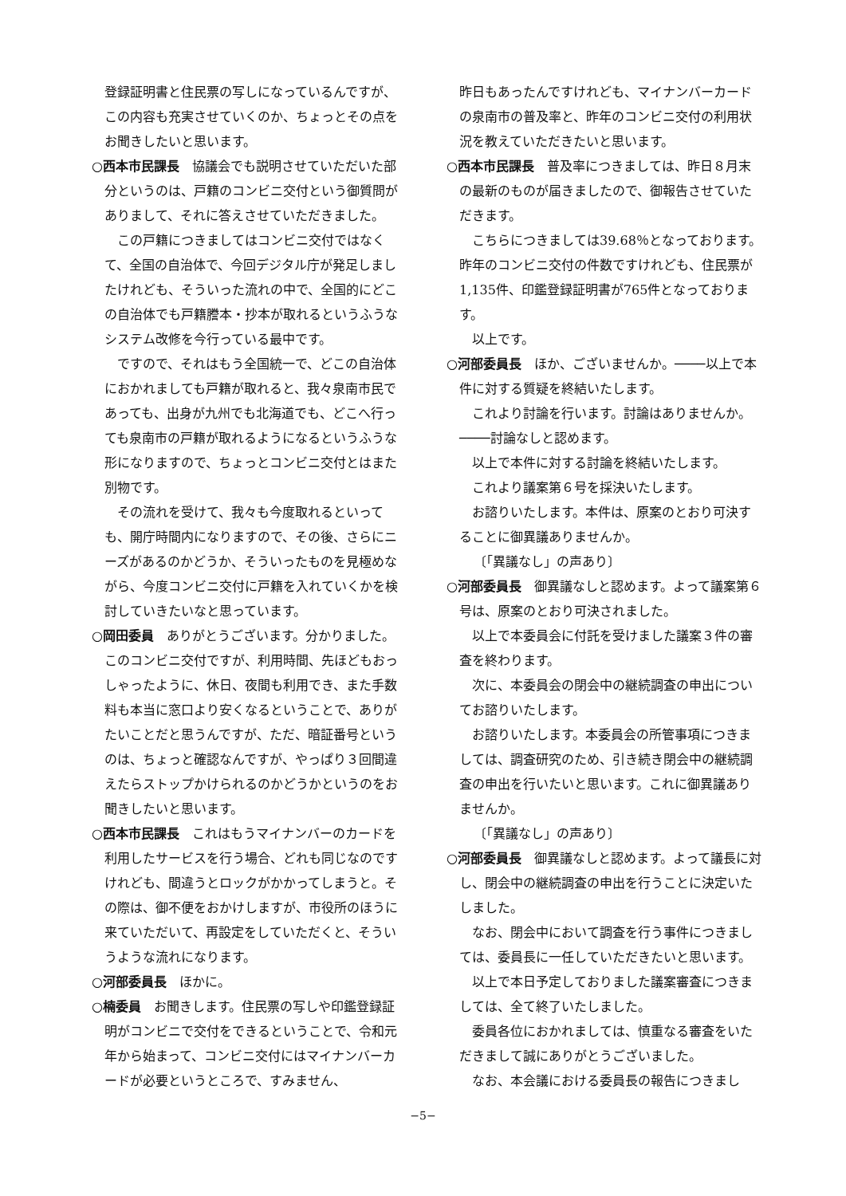登録証明書と住民票の写しになっているんですが、この内容も充実させていくのか、ちょっとその点をお聞きしたいと思います。
○西本市民課長　協議会でも説明させていただいた部分というのは、戸籍のコンビニ交付という御質問がありまして、それに答えさせていただきました。
この戸籍につきましてはコンビニ交付ではなくて、全国の自治体で、今回デジタル庁が発足しましたけれども、そういった流れの中で、全国的にどこの自治体でも戸籍謄本・抄本が取れるというふうなシステム改修を今行っている最中です。
ですので、それはもう全国統一で、どこの自治体におかれましても戸籍が取れると、我々泉南市民であっても、出身が九州でも北海道でも、どこへ行っても泉南市の戸籍が取れるようになるというふうな形になりますので、ちょっとコンビニ交付とはまた別物です。
その流れを受けて、我々も今度取れるといっても、開庁時間内になりますので、その後、さらにニーズがあるのかどうか、そういったものを見極めながら、今度コンビニ交付に戸籍を入れていくかを検討していきたいなと思っています。
○岡田委員　ありがとうございます。分かりました。このコンビニ交付ですが、利用時間、先ほどもおっしゃったように、休日、夜間も利用でき、また手数料も本当に窓口より安くなるということで、ありがたいことだと思うんですが、ただ、暗証番号というのは、ちょっと確認なんですが、やっぱり３回間違えたらストップかけられるのかどうかというのをお聞きしたいと思います。
○西本市民課長　これはもうマイナンバーのカードを利用したサービスを行う場合、どれも同じなのですけれども、間違うとロックがかかってしまうと。その際は、御不便をおかけしますが、市役所のほうに来ていただいて、再設定をしていただくと、そういうような流れになります。
○河部委員長　ほかに。
○楠委員　お聞きします。住民票の写しや印鑑登録証明がコンビニで交付をできるということで、令和元年から始まって、コンビニ交付にはマイナンバーカードが必要というところで、すみません、
昨日もあったんですけれども、マイナンバーカードの泉南市の普及率と、昨年のコンビニ交付の利用状況を教えていただきたいと思います。
○西本市民課長　普及率につきましては、昨日８月末の最新のものが届きましたので、御報告させていただきます。
こちらにつきましては39.68％となっております。昨年のコンビニ交付の件数ですけれども、住民票が1,135件、印鑑登録証明書が765件となっております。
以上です。
○河部委員長　ほか、ございませんか。────以上で本件に対する質疑を終結いたします。
これより討論を行います。討論はありませんか。────討論なしと認めます。
以上で本件に対する討論を終結いたします。
これより議案第６号を採決いたします。
お諮りいたします。本件は、原案のとおり可決することに御異議ありませんか。
〔「異議なし」の声あり〕
○河部委員長　御異議なしと認めます。よって議案第６号は、原案のとおり可決されました。
以上で本委員会に付託を受けました議案３件の審査を終わります。
次に、本委員会の閉会中の継続調査の申出についてお諮りいたします。
お諮りいたします。本委員会の所管事項につきましては、調査研究のため、引き続き閉会中の継続調査の申出を行いたいと思います。これに御異議ありませんか。
〔「異議なし」の声あり〕
○河部委員長　御異議なしと認めます。よって議長に対し、閉会中の継続調査の申出を行うことに決定いたしました。
なお、閉会中において調査を行う事件につきましては、委員長に一任していただきたいと思います。
以上で本日予定しておりました議案審査につきましては、全て終了いたしました。
委員各位におかれましては、慎重なる審査をいただきまして誠にありがとうございました。
なお、本会議における委員長の報告につきまし
−5−